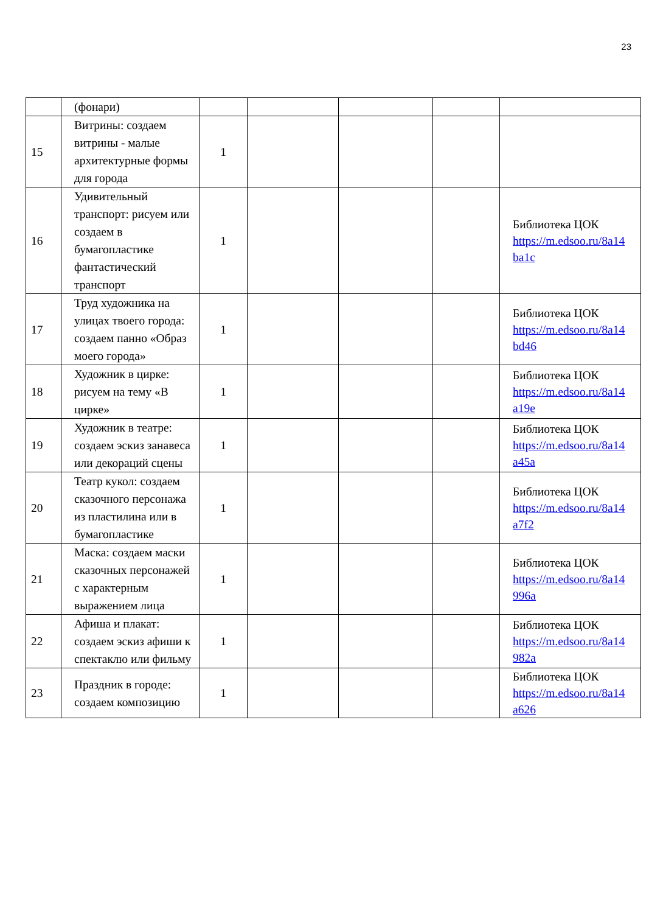23
| | (фонари) | | | | | |
| 15 | Витрины: создаем витрины - малые архитектурные формы для города | 1 | | | | |
| 16 | Удивительный транспорт: рисуем или создаем в бумагопластике фантастический транспорт | 1 | | | | Библиотека ЦОК https://m.edsoo.ru/8a14 ba1c |
| 17 | Труд художника на улицах твоего города: создаем панно «Образ моего города» | 1 | | | | Библиотека ЦОК https://m.edsoo.ru/8a14 bd46 |
| 18 | Художник в цирке: рисуем на тему «В цирке» | 1 | | | | Библиотека ЦОК https://m.edsoo.ru/8a14 a19e |
| 19 | Художник в театре: создаем эскиз занавеса или декораций сцены | 1 | | | | Библиотека ЦОК https://m.edsoo.ru/8a14 a45a |
| 20 | Театр кукол: создаем сказочного персонажа из пластилина или в бумагопластике | 1 | | | | Библиотека ЦОК https://m.edsoo.ru/8a14 a7f2 |
| 21 | Маска: создаем маски сказочных персонажей с характерным выражением лица | 1 | | | | Библиотека ЦОК https://m.edsoo.ru/8a14 996a |
| 22 | Афиша и плакат: создаем эскиз афиши к спектаклю или фильму | 1 | | | | Библиотека ЦОК https://m.edsoo.ru/8a14 982a |
| 23 | Праздник в городе: создаем композицию | 1 | | | | Библиотека ЦОК https://m.edsoo.ru/8a14 a626 |